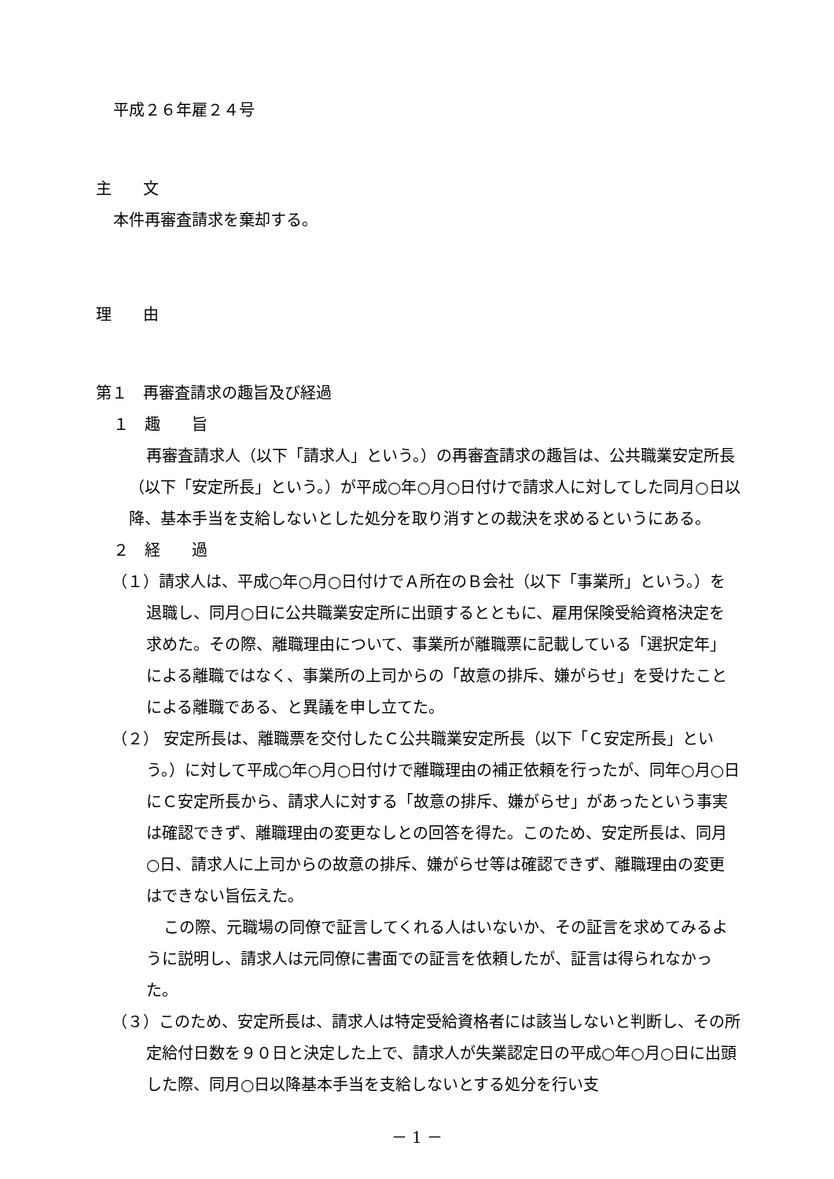平成２６年雇２４号
主　　文
本件再審査請求を棄却する。
理　　由
第１　再審査請求の趣旨及び経過
１　趣　　旨
再審査請求人（以下「請求人」という。）の再審査請求の趣旨は、公共職業安定所長（以下「安定所長」という。）が平成○年○月○日付けで請求人に対してした同月○日以降、基本手当を支給しないとした処分を取り消すとの裁決を求めるというにある。
２　経　　過
（１）請求人は、平成○年○月○日付けでＡ所在のＢ会社（以下「事業所」という。）を退職し、同月○日に公共職業安定所に出頭するとともに、雇用保険受給資格決定を求めた。その際、離職理由について、事業所が離職票に記載している「選択定年」による離職ではなく、事業所の上司からの「故意の排斥、嫌がらせ」を受けたことによる離職である、と異議を申し立てた。
（２） 安定所長は、離職票を交付したＣ公共職業安定所長（以下「Ｃ安定所長」という。）に対して平成○年○月○日付けで離職理由の補正依頼を行ったが、同年○月○日にＣ安定所長から、請求人に対する「故意の排斥、嫌がらせ」があったという事実は確認できず、離職理由の変更なしとの回答を得た。このため、安定所長は、同月○日、請求人に上司からの故意の排斥、嫌がらせ等は確認できず、離職理由の変更はできない旨伝えた。
この際、元職場の同僚で証言してくれる人はいないか、その証言を求めてみるように説明し、請求人は元同僚に書面での証言を依頼したが、証言は得られなかった。
（３）このため、安定所長は、請求人は特定受給資格者には該当しないと判断し、その所定給付日数を９０日と決定した上で、請求人が失業認定日の平成○年○月○日に出頭した際、同月○日以降基本手当を支給しないとする処分を行い支
－ 1 －